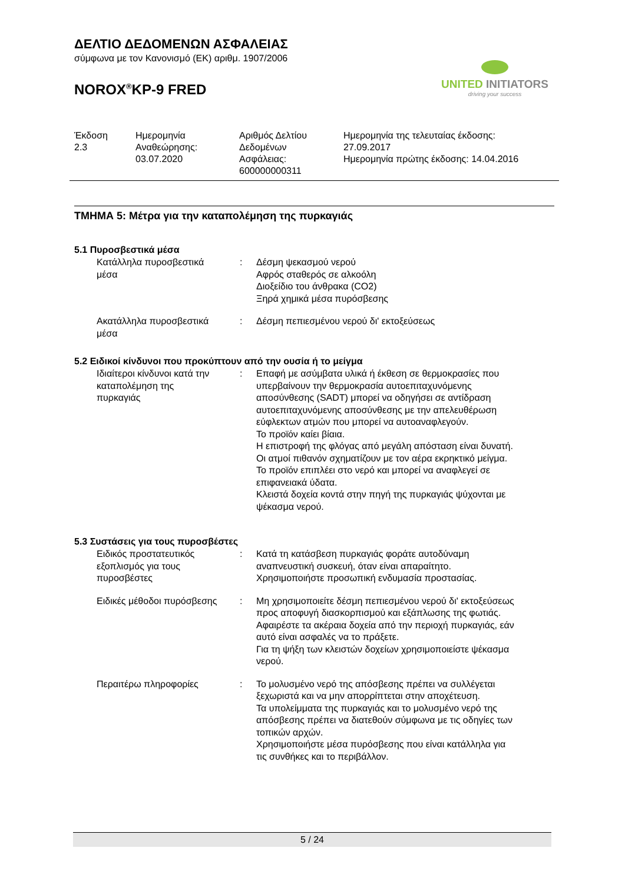ΔΕΛΤΙΟ ΔΕΔΟΜΕΝΩΝ ΑΣΦΑΛΕΙΑΣ
σύμφωνα με τον Κανονισμό (ΕΚ) αριθμ. 1907/2006
NOROX<sup>®</sup>KP-9 FRED
UNITED INITIATORS
driving your success
| Έκδοση 2.3 | Ημερομηνία Αναθεώρησης: 03.07.2020 | Αριθμός Δελτίου Δεδομένων Ασφάλειας: 600000000311 | Ημερομηνία της τελευταίας έκδοσης: 27.09.2017 Ημερομηνία πρώτης έκδοσης: 14.04.2016 |
ΤΜΗΜΑ 5: Μέτρα για την καταπολέμηση της πυρκαγιάς
5.1 Πυροσβεστικά μέσα
| Κατάλληλα πυροσβεστικά μέσα | : | Δέσμη ψεκασμού νερού Αφρός σταθερός σε αλκοόλη Διοξείδιο του άνθρακα (CO2) Ξηρά χημικά μέσα πυρόσβεσης |
| Ακατάλληλα πυροσβεστικά μέσα | : | Δέσμη πεπιεσμένου νερού δι' εκτοξεύσεως |
5.2 Ειδικοί κίνδυνοι που προκύπτουν από την ουσία ή το μείγμα
| Ιδιαίτεροι κίνδυνοι κατά την καταπολέμηση της πυρκαγιάς | : | Επαφή με ασύμβατα υλικά ή έκθεση σε θερμοκρασίες που υπερβαίνουν την θερμοκρασία αυτοεπιταχυνόμενης αποσύνθεσης (SADT) μπορεί να οδηγήσει σε αντίδραση αυτοεπιταχυνόμενης αποσύνθεσης με την απελευθέρωση εύφλεκτων ατμών που μπορεί να αυτοαναφλεγούν. Το προϊόν καίει βίαια. Η επιστροφή της φλόγας από μεγάλη απόσταση είναι δυνατή. Οι ατμοί πιθανόν σχηματίζουν με τον αέρα εκρηκτικό μείγμα. Το προϊόν επιπλέει στο νερό και μπορεί να αναφλεγεί σε επιφανειακά ύδατα. Κλειστά δοχεία κοντά στην πηγή της πυρκαγιάς ψύχονται με ψέκασμα νερού. |
5.3 Συστάσεις για τους πυροσβέστες
| Ειδικός προστατευτικός εξοπλισμός για τους πυροσβέστες | : | Κατά τη κατάσβεση πυρκαγιάς φοράτε αυτοδύναμη αναπνευστική συσκευή, όταν είναι απαραίτητο. Χρησιμοποιήστε προσωπική ενδυμασία προστασίας. |
| Ειδικές μέθοδοι πυρόσβεσης | : | Μη χρησιμοποιείτε δέσμη πεπιεσμένου νερού δι' εκτοξεύσεως προς αποφυγή διασκορπισμού και εξάπλωσης της φωτιάς. Αφαιρέστε τα ακέραια δοχεία από την περιοχή πυρκαγιάς, εάν αυτό είναι ασφαλές να το πράξετε. Για τη ψήξη των κλειστών δοχείων χρησιμοποιείστε ψέκασμα νερού. |
| Περαιτέρω πληροφορίες | : | Το μολυσμένο νερό της απόσβεσης πρέπει να συλλέγεται ξεχωριστά και να μην απορρίπτεται στην αποχέτευση. Τα υπολείμματα της πυρκαγιάς και το μολυσμένο νερό της απόσβεσης πρέπει να διατεθούν σύμφωνα με τις οδηγίες των τοπικών αρχών. Χρησιμοποιήστε μέσα πυρόσβεσης που είναι κατάλληλα για τις συνθήκες και το περιβάλλον. |
5 / 24